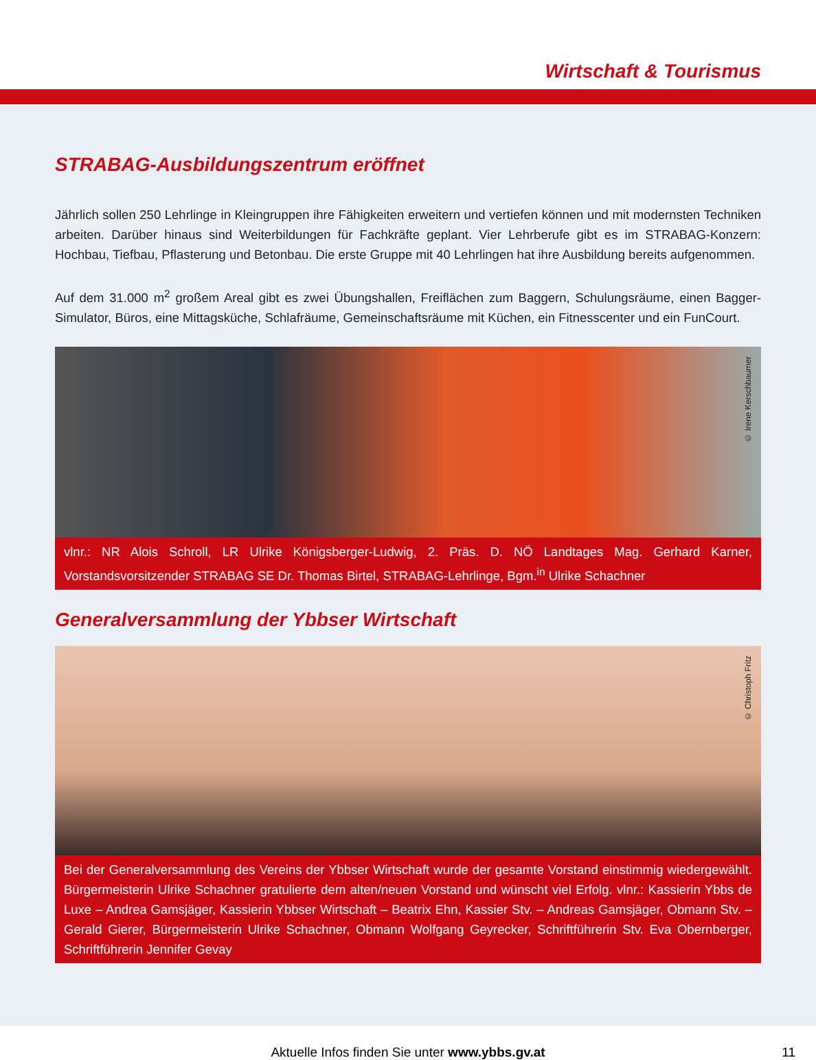Wirtschaft & Tourismus
STRABAG-Ausbildungszentrum eröffnet
Jährlich sollen 250 Lehrlinge in Kleingruppen ihre Fähigkeiten erweitern und vertiefen können und mit modernsten Techniken arbeiten. Darüber hinaus sind Weiterbildungen für Fachkräfte geplant. Vier Lehrberufe gibt es im STRABAG-Konzern: Hochbau, Tiefbau, Pflasterung und Betonbau. Die erste Gruppe mit 40 Lehrlingen hat ihre Ausbildung bereits aufgenommen.
Auf dem 31.000 m<sup>2</sup> großem Areal gibt es zwei Übungshallen, Freiflächen zum Baggern, Schulungsräume, einen Bagger-Simulator, Büros, eine Mittagsküche, Schlafräume, Gemeinschaftsräume mit Küchen, ein Fitnesscenter und ein FunCourt.
© Irene Kerschbaumer
vlnr.: NR Alois Schroll, LR Ulrike Königsberger-Ludwig, 2. Präs. D. NÖ Landtages Mag. Gerhard Karner, Vorstandsvorsitzender STRABAG SE Dr. Thomas Birtel, STRABAG-Lehrlinge, Bgm.<sup>in</sup> Ulrike Schachner
Generalversammlung der Ybbser Wirtschaft
© Christoph Fritz
Bei der Generalversammlung des Vereins der Ybbser Wirtschaft wurde der gesamte Vorstand einstimmig wiedergewählt. Bürgermeisterin Ulrike Schachner gratulierte dem alten/neuen Vorstand und wünscht viel Erfolg. vlnr.: Kassierin Ybbs de Luxe – Andrea Gamsjäger, Kassierin Ybbser Wirtschaft – Beatrix Ehn, Kassier Stv. – Andreas Gamsjäger, Obmann Stv. – Gerald Gierer, Bürgermeisterin Ulrike Schachner, Obmann Wolfgang Geyrecker, Schriftführerin Stv. Eva Obernberger, Schriftführerin Jennifer Gevay
Aktuelle Infos finden Sie unter www.ybbs.gv.at 11